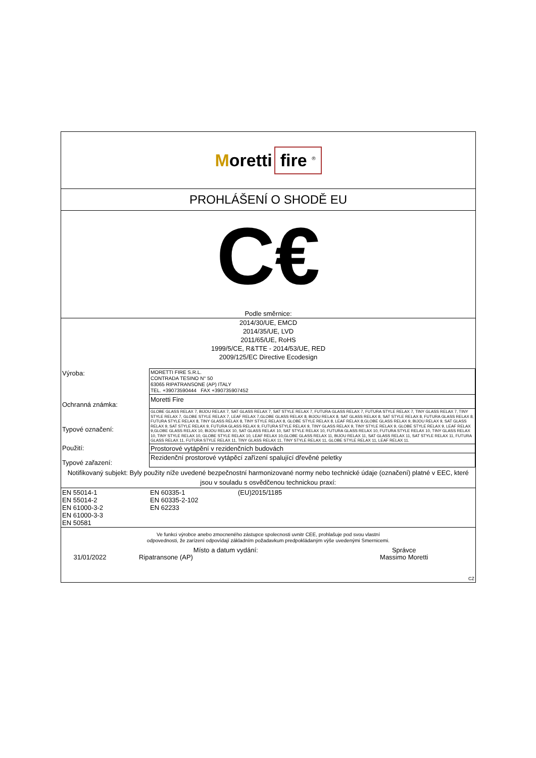Moretti fire <sup>®</sup>
PROHLÁŠENÍ O SHODĚ EU
C€
Podle směrnice:
2014/30/UE, EMCD
2014/35/UE, LVD
2011/65/UE, RoHS
1999/5/CE, R&TTE - 2014/53/UE, RED
2009/125/EC Directive Ecodesign
| Výroba: | MORETTI FIRE S.R.L. CONTRADA TESINO N° 50 63065 RIPATRANSONE (AP) ITALY TEL. +39073590444 FAX +390735907452 |
| Ochranná známka: | Moretti Fire |
| Typové označení: | GLOBE GLASS RELAX 7, BIJOU RELAX 7, SAT GLASS RELAX 7, SAT STYLE RELAX 7, FUTURA GLASS RELAX 7, FUTURA STYLE RELAX 7, TINY GLASS RELAX 7, TINY STYLE RELAX 7, GLOBE STYLE RELAX 7, LEAF RELAX 7,GLOBE GLASS RELAX 8, BIJOU RELAX 8, SAT GLASS RELAX 8, SAT STYLE RELAX 8, FUTURA GLASS RELAX 8, FUTURA STYLE RELAX 8, TINY GLASS RELAX 8, TINY STYLE RELAX 8, GLOBE STYLE RELAX 8, LEAF RELAX 8,GLOBE GLASS RELAX 9, BIJOU RELAX 9, SAT GLASS RELAX 9, SAT STYLE RELAX 9, FUTURA GLASS RELAX 9, FUTURA STYLE RELAX 9, TINY GLASS RELAX 9, TINY STYLE RELAX 9, GLOBE STYLE RELAX 9, LEAF RELAX 9,GLOBE GLASS RELAX 10, BIJOU RELAX 10, SAT GLASS RELAX 10, SAT STYLE RELAX 10, FUTURA GLASS RELAX 10, FUTURA STYLE RELAX 10, TINY GLASS RELAX 10, TINY STYLE RELAX 10, GLOBE STYLE RELAX 10, LEAF RELAX 10,GLOBE GLASS RELAX 11, BIJOU RELAX 11, SAT GLASS RELAX 11, SAT STYLE RELAX 11, FUTURA GLASS RELAX 11, FUTURA STYLE RELAX 11, TINY GLASS RELAX 11, TINY STYLE RELAX 11, GLOBE STYLE RELAX 11, LEAF RELAX 11. |
| Použití: | Prostorové vytápění v rezidenčních budovách |
| Typové zařazení: | Rezidenční prostorové vytápěcí zařízení spalující dřevěné peletky |
| Notifikovaný subjekt: Byly použity níže uvedené bezpečnostní harmonizované normy nebo technické údaje (označení) platné v EEC, které jsou v souladu s osvědčenou technickou praxí: | |
| EN 55014-1 EN 55014-2 EN 61000-3-2 EN 61000-3-3 EN 50581 | EN 60335-1 EN 60335-2-102 EN 62233 | (EU)2015/1185 |
Ve funkci výrobce anebo zmocneného zástupce spolecnosti uvnitr CEE, prohlašuje pod svou vlastní
odpovednosti, že zarízení odpovídají základním požadavkum predpokládaným výše uvedenými Smernicemi.
| | Místo a datum vydání: | Správce |
| 31/01/2022 | Ripatransone (AP) | Massimo Moretti |
| CZ | | |